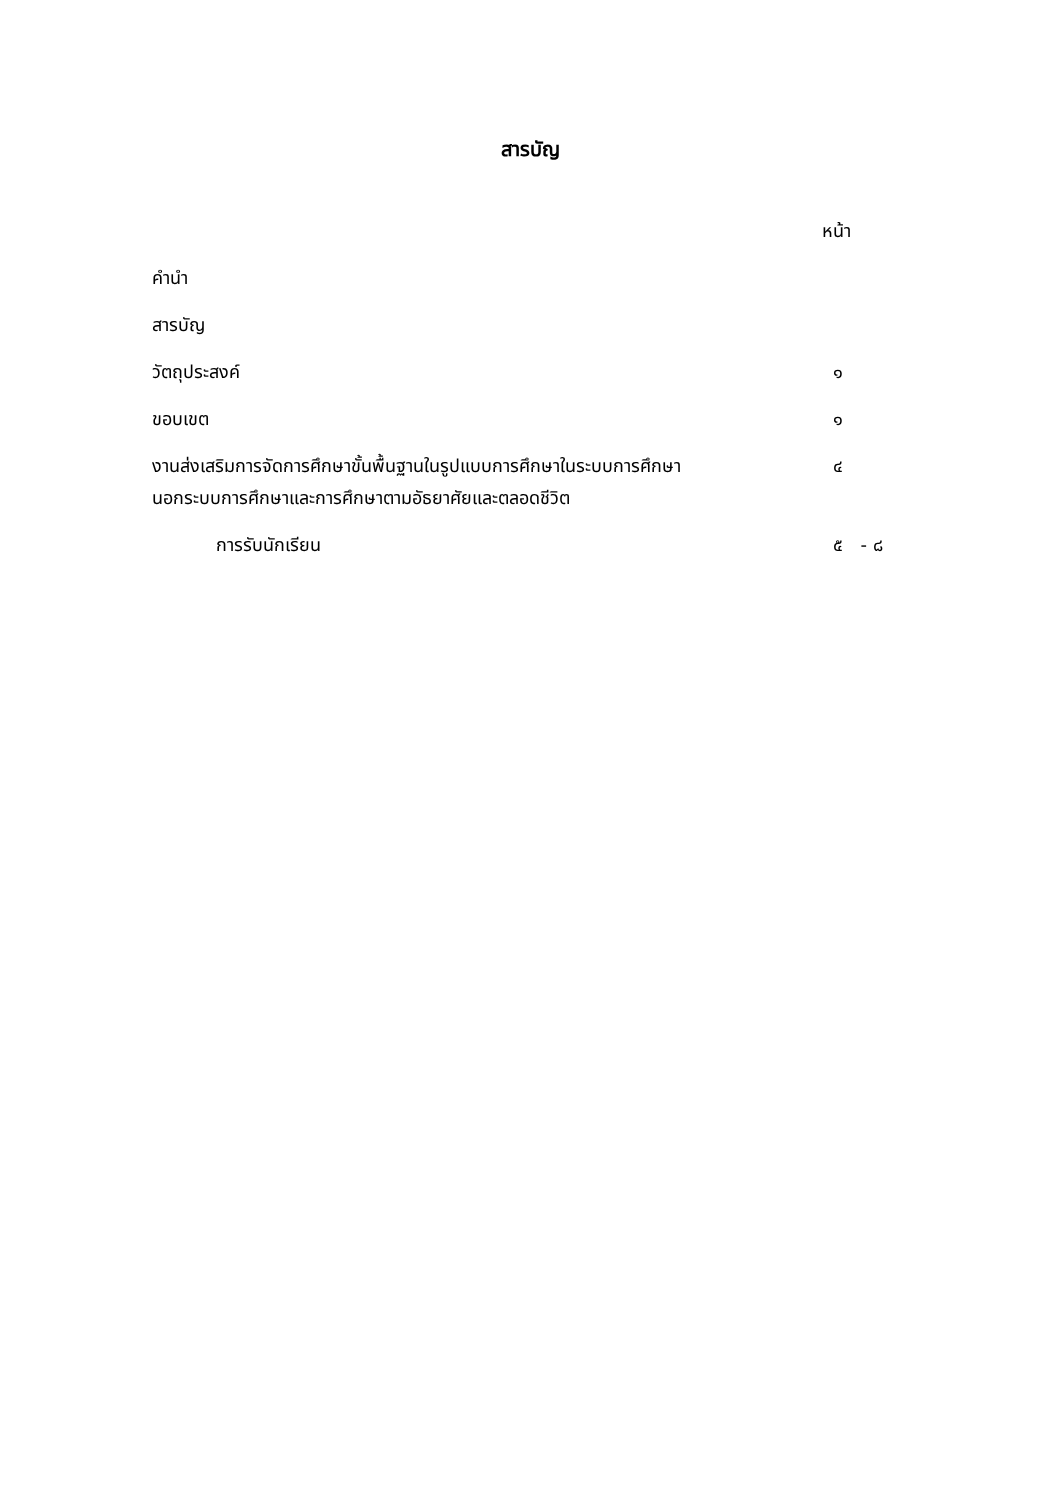สารบัญ
หน้า
คำนำ
สารบัญ
วัตถุประสงค์ ๑
ขอบเขต ๑
งานส่งเสริมการจัดการศึกษาขั้นพื้นฐานในรูปแบบการศึกษาในระบบการศึกษา
นอกระบบการศึกษาและการศึกษาตามอัธยาศัยและตลอดชีวิต
๔
การรับนักเรียน ๕ - ๘